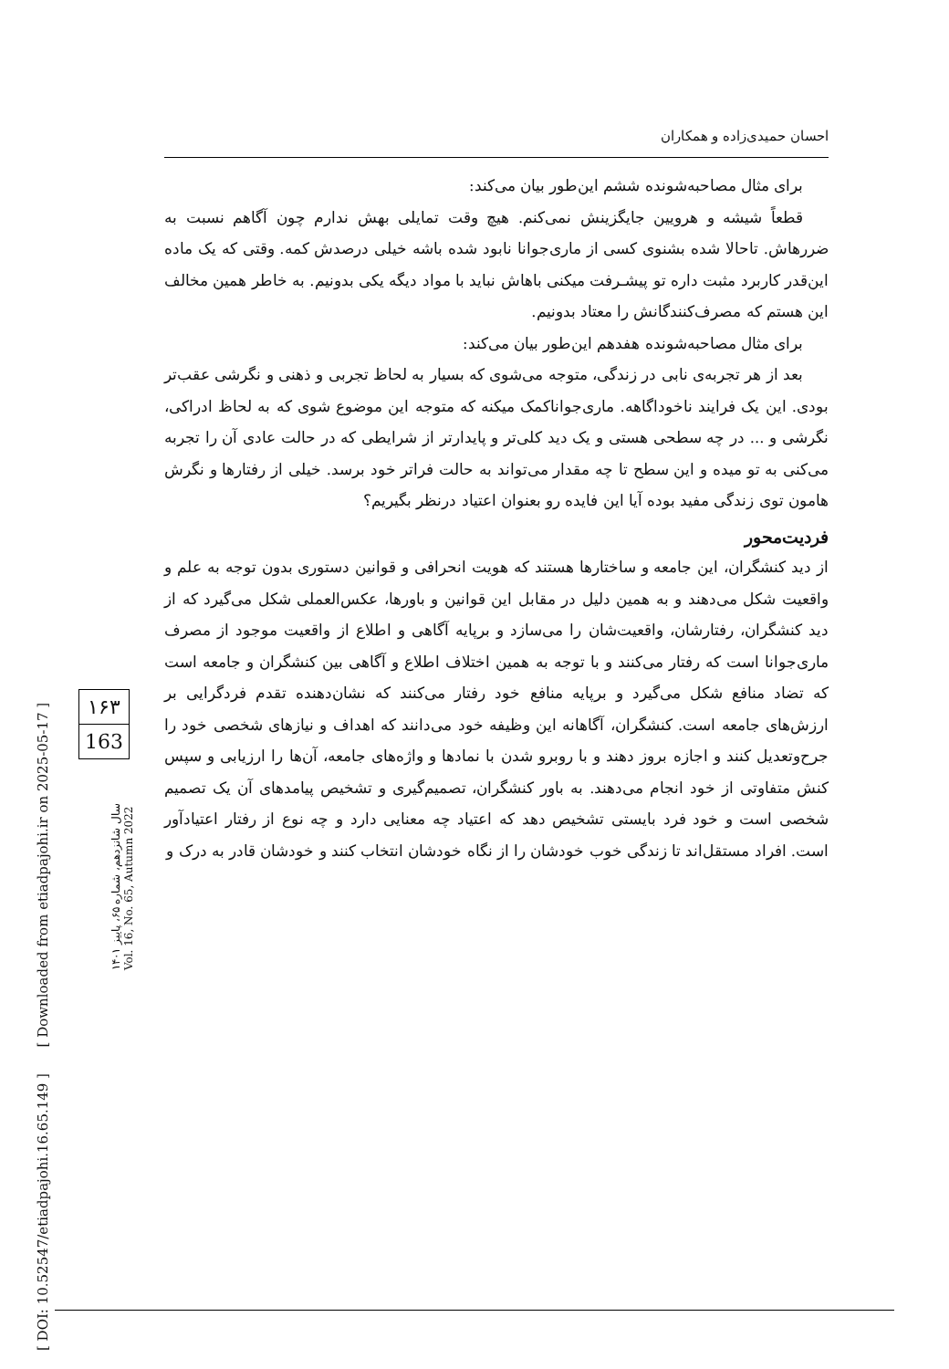احسان حمیدی‌زاده و همکاران
برای مثال مصاحبه‌شونده ششم این‌طور بیان می‌کند:
قطعاً شیشه و هرویین جایگزینش نمی‌کنم. هیچ وقت تمایلی بهش ندارم چون آگاهم نسبت به ضررهاش. تاحالا شده بشنوی کسی از ماری‌جوانا نابود شده باشه خیلی درصدش کمه. وقتی که یک ماده این‌قدر کاربرد مثبت داره تو پیشـرفت میکنی باهاش نباید با مواد دیگه یکی بدونیم. به خاطر همین مخالف این هستم که مصرف‌کنندگانش را معتاد بدونیم.
برای مثال مصاحبه‌شونده هفدهم این‌طور بیان می‌کند:
بعد از هر تجربه‌ی نابی در زندگی، متوجه می‌شوی که بسیار به لحاظ تجربی و ذهنی و نگرشی عقب‌تر بودی. این یک فرایند ناخوداگاهه. ماری‌جواناکمک میکنه که متوجه این موضوع شوی که به لحاظ ادراکی، نگرشی و ... در چه سطحی هستی و یک دید کلی‌تر و پایدارتر از شرایطی که در حالت عادی آن را تجربه می‌کنی به تو میده و این سطح تا چه مقدار می‌تواند به حالت فراتر خود برسد. خیلی از رفتارها و نگرش هامون توی زندگی مفید بوده آیا این فایده رو بعنوان اعتیاد درنظر بگیریم؟
فردیت‌محور
از دید کنشگران، این جامعه و ساختارها هستند که هویت انحرافی و قوانین دستوری بدون توجه به علم و واقعیت شکل می‌دهند و به همین دلیل در مقابل این قوانین و باورها، عکس‌العملی شکل می‌گیرد که از دید کنشگران، رفتارشان، واقعیت‌شان را می‌سازد و برپایه آگاهی و اطلاع از واقعیت موجود از مصرف ماری‌جوانا است که رفتار می‌کنند و با توجه به همین اختلاف اطلاع و آگاهی بین کنشگران و جامعه است که تضاد منافع شکل می‌گیرد و برپایه منافع خود رفتار می‌کنند که نشان‌دهنده تقدم فردگرایی بر ارزش‌های جامعه است. کنشگران، آگاهانه این وظیفه خود می‌دانند که اهداف و نیازهای شخصی خود را جرح‌وتعدیل کنند و اجازه بروز دهند و با روبرو شدن با نمادها و واژه‌های جامعه، آن‌ها را ارزیابی و سپس کنش متفاوتی از خود انجام می‌دهند. به باور کنشگران، تصمیم‌گیری و تشخیص پیامدهای آن یک تصمیم شخصی است و خود فرد بایستی تشخیص دهد که اعتیاد چه معنایی دارد و چه نوع از رفتار اعتیادآور است. افراد مستقل‌اند تا زندگی خوب خودشان را از نگاه خودشان انتخاب کنند و خودشان قادر به درک و
[ DOI: 10.52547/etiadpajohi.16.65.149 ] [ Downloaded from etiadpajohi.ir on 2025-05-17 ]
۱۶۳
163
سال شانزدهم، شماره ۶۵، پاییز ۱۴۰۱
Vol. 16, No. 65, Autumn 2022